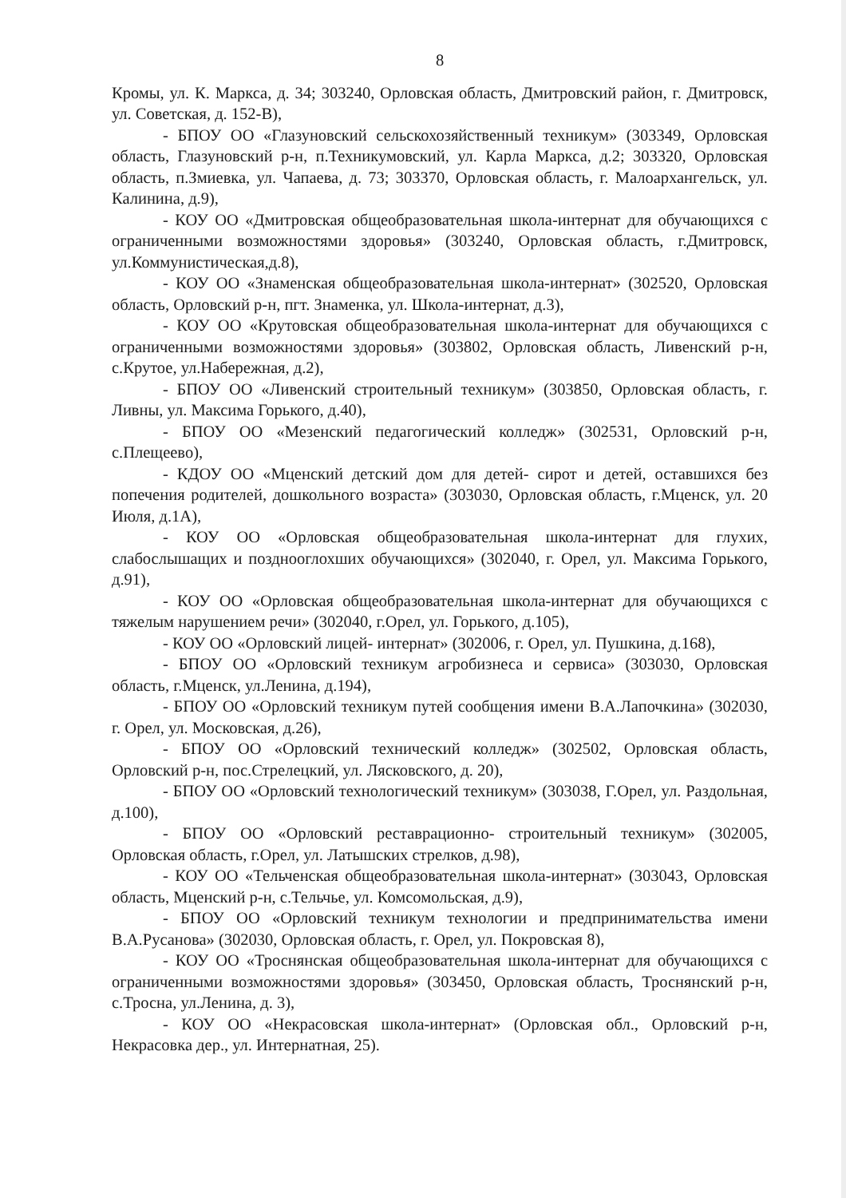8
Кромы, ул. К. Маркса, д. 34; 303240, Орловская область, Дмитровский район, г. Дмитровск, ул. Советская, д. 152-В),
- БПОУ ОО «Глазуновский сельскохозяйственный техникум» (303349, Орловская область, Глазуновский р-н, п.Техникумовский, ул. Карла Маркса, д.2; 303320, Орловская область, п.Змиевка, ул. Чапаева, д. 73; 303370, Орловская область, г. Малоархангельск, ул. Калинина, д.9),
- КОУ ОО «Дмитровская общеобразовательная школа-интернат для обучающихся с ограниченными возможностями здоровья» (303240, Орловская область, г.Дмитровск, ул.Коммунистическая,д.8),
- КОУ ОО «Знаменская общеобразовательная школа-интернат» (302520, Орловская область, Орловский р-н, пгт. Знаменка, ул. Школа-интернат, д.3),
- КОУ ОО «Крутовская общеобразовательная школа-интернат для обучающихся с ограниченными возможностями здоровья» (303802, Орловская область, Ливенский р-н, с.Крутое, ул.Набережная, д.2),
- БПОУ ОО «Ливенский строительный техникум» (303850, Орловская область, г. Ливны, ул. Максима Горького, д.40),
- БПОУ ОО «Мезенский педагогический колледж» (302531, Орловский р-н, с.Плещеево),
- КДОУ ОО «Мценский детский дом для детей- сирот и детей, оставшихся без попечения родителей, дошкольного возраста» (303030, Орловская область, г.Мценск, ул. 20 Июля, д.1А),
- КОУ ОО «Орловская общеобразовательная школа-интернат для глухих, слабослышащих и позднооглохших обучающихся» (302040, г. Орел, ул. Максима Горького, д.91),
- КОУ ОО «Орловская общеобразовательная школа-интернат для обучающихся с тяжелым нарушением речи» (302040, г.Орел, ул. Горького, д.105),
- КОУ ОО «Орловский лицей- интернат» (302006, г. Орел, ул. Пушкина, д.168),
- БПОУ ОО «Орловский техникум агробизнеса и сервиса» (303030, Орловская область, г.Мценск, ул.Ленина, д.194),
- БПОУ ОО «Орловский техникум путей сообщения имени В.А.Лапочкина» (302030, г. Орел, ул. Московская, д.26),
- БПОУ ОО «Орловский технический колледж» (302502, Орловская область, Орловский р-н, пос.Стрелецкий, ул. Лясковского, д. 20),
- БПОУ ОО «Орловский технологический техникум» (303038, Г.Орел, ул. Раздольная, д.100),
- БПОУ ОО «Орловский реставрационно- строительный техникум» (302005, Орловская область, г.Орел, ул. Латышских стрелков, д.98),
- КОУ ОО «Тельченская общеобразовательная школа-интернат» (303043, Орловская область, Мценский р-н, с.Тельчье, ул. Комсомольская, д.9),
- БПОУ ОО «Орловский техникум технологии и предпринимательства имени В.А.Русанова» (302030, Орловская область, г. Орел, ул. Покровская 8),
- КОУ ОО «Троснянская общеобразовательная школа-интернат для обучающихся с ограниченными возможностями здоровья» (303450, Орловская область, Троснянский р-н, с.Тросна, ул.Ленина, д. 3),
- КОУ ОО «Некрасовская школа-интернат» (Орловская обл., Орловский р-н, Некрасовка дер., ул. Интернатная, 25).